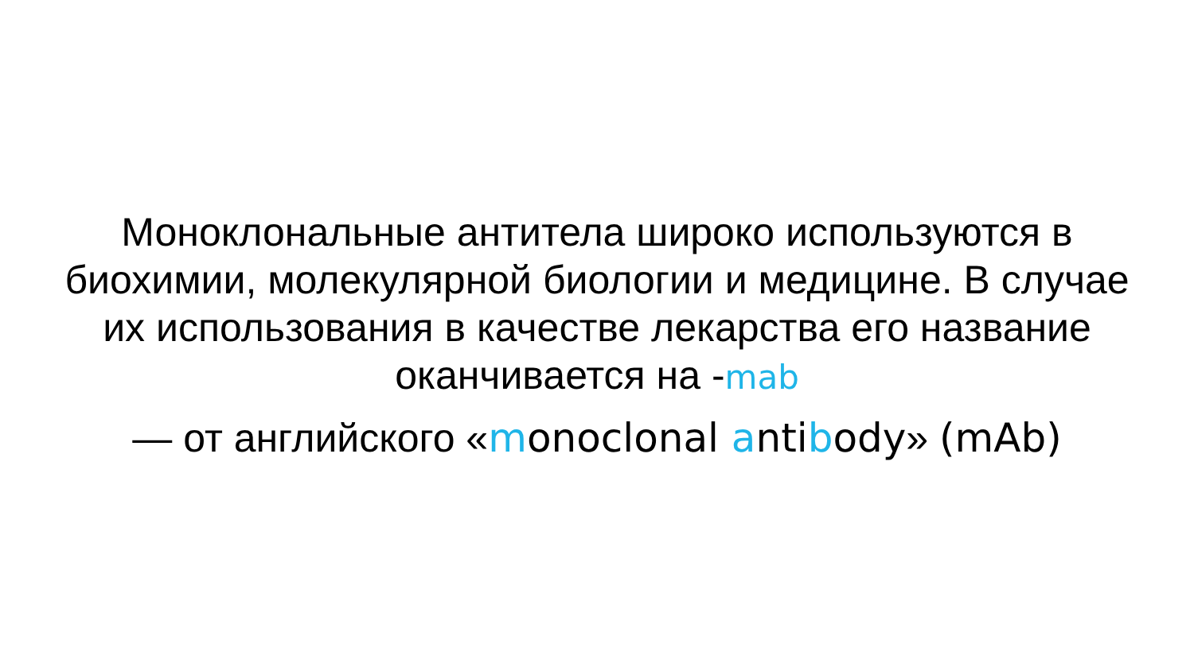Моноклональные антитела широко используются в
биохимии, молекулярной биологии и медицине. В случае
их использования в качестве лекарства его название
оканчивается на -mab
— от английского «monoclonal antibody» (mAb)